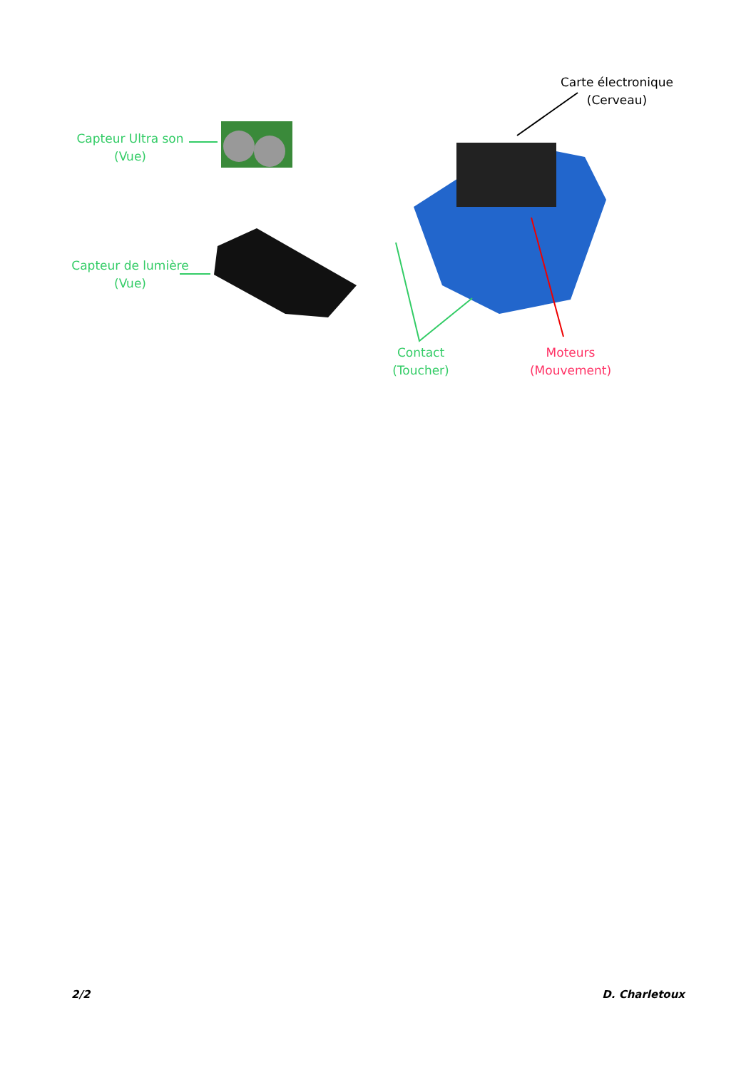Carte électronique
(Cerveau)
Capteur Ultra son
(Vue)
Capteur de lumière
(Vue)
Contact
(Toucher)
Moteurs
(Mouvement)
2/2 D. Charletoux